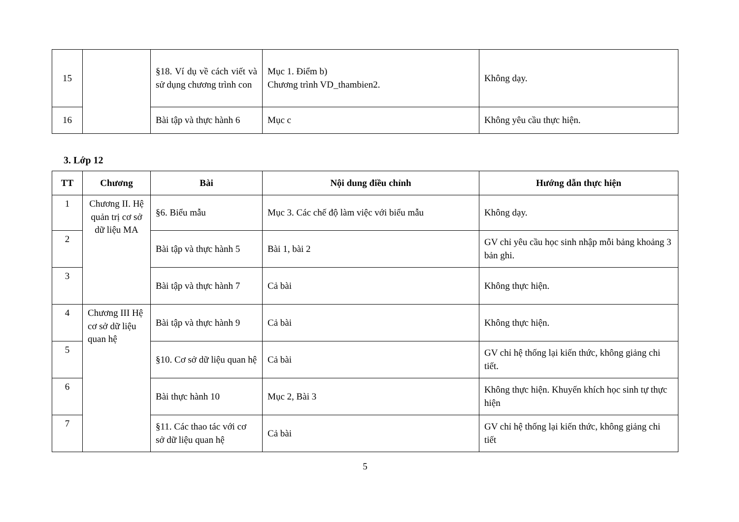| 15 | | §18. Ví dụ về cách viết và sử dụng chương trình con | Mục 1. Điểm b) Chương trình VD_thambien2. | Không dạy. |
| 16 | | Bài tập và thực hành 6 | Mục c | Không yêu cầu thực hiện. |
3. Lớp 12
| TT | Chương | Bài | Nội dung điều chỉnh | Hướng dẫn thực hiện |
| --- | --- | --- | --- | --- |
| 1 | Chương II. Hệ quản trị cơ sở dữ liệu MA | §6. Biểu mẫu | Mục 3. Các chế độ làm việc với biểu mẫu | Không dạy. |
| 2 | | Bài tập và thực hành 5 | Bài 1, bài 2 | GV chỉ yêu cầu học sinh nhập mỗi bảng khoảng 3 bản ghi. |
| 3 | | Bài tập và thực hành 7 | Cả bài | Không thực hiện. |
| 4 | Chương III Hệ cơ sở dữ liệu quan hệ | Bài tập và thực hành 9 | Cả bài | Không thực hiện. |
| 5 | | §10. Cơ sở dữ liệu quan hệ | Cả bài | GV chỉ hệ thống lại kiến thức, không giảng chi tiết. |
| 6 | | Bài thực hành 10 | Mục 2, Bài 3 | Không thực hiện. Khuyến khích học sinh tự thực hiện |
| 7 | | §11. Các thao tác với cơ sở dữ liệu quan hệ | Cả bài | GV chỉ hệ thống lại kiến thức, không giảng chi tiết |
5